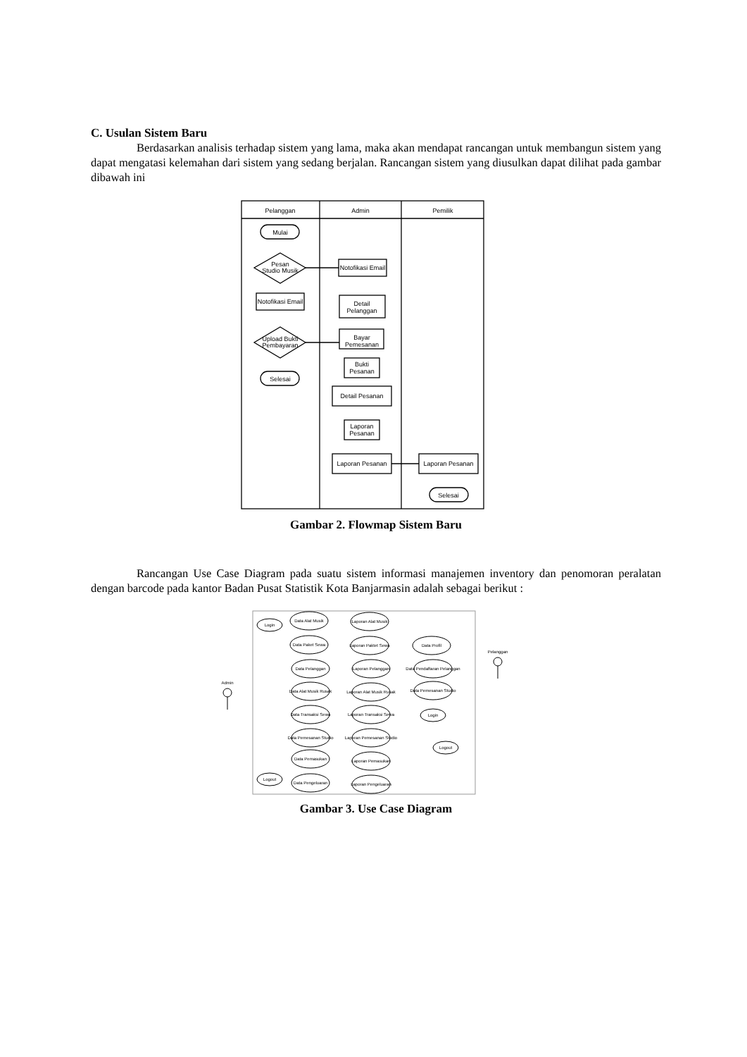C. Usulan Sistem Baru
Berdasarkan analisis terhadap sistem yang lama, maka akan mendapat rancangan untuk membangun sistem yang dapat mengatasi kelemahan dari sistem yang sedang berjalan. Rancangan sistem yang diusulkan dapat dilihat pada gambar dibawah ini
Pelanggan
Admin
Pemilik
Mulai
Pesan
Studio Musik
Notofikasi Email
Upload Bukti
Pembayaran
Selesai
Notofikasi Email
Detail
Pelanggan
Bayar
Pemesanan
Bukti
Pesanan
Detail Pesanan
Laporan
Pesanan
Laporan Pesanan
Laporan Pesanan
Selesai
Gambar 2. Flowmap Sistem Baru
Rancangan Use Case Diagram pada suatu sistem informasi manajemen inventory dan penomoran peralatan dengan barcode pada kantor Badan Pusat Statistik Kota Banjarmasin adalah sebagai berikut :
Admin
Pelanggan
Login
Logout
Data Alat Musik
Data Paket Sewa
Data Pelanggan
Data Alat Musik Rusak
Data Transaksi Sewa
Data Pemesanan Studio
Data Pemasukan
Data Pengeluaran
Laporan Alat Musik
Laporan Paktet Sewa
Laporan Pelanggan
Laporan Alat Musik Rusak
Laporan Transaksi Sewa
Laporan Pemesanan Studio
Laporan Pemasukan
Laporan Pengeluaran
Data Profil
Data Pendaftaran Pelanggan
Data Pemesanan Studio
Login
Logout
Gambar 3. Use Case Diagram